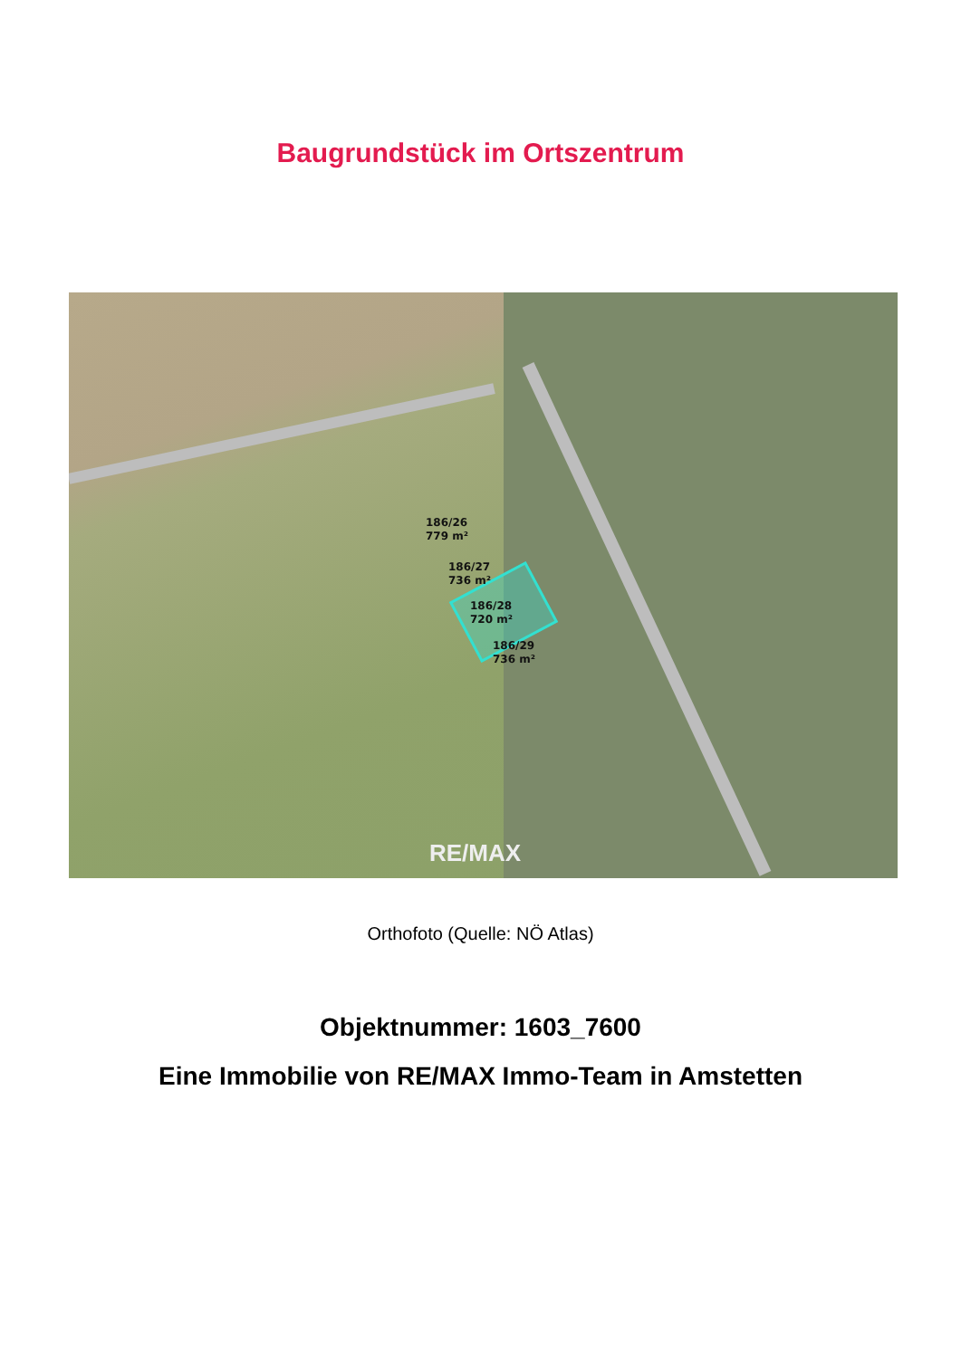Baugrundstück im Ortszentrum
186/26
779 m²
186/27
736 m²
186/28
720 m²
186/29
736 m²
RE/MAX
Orthofoto (Quelle: NÖ Atlas)
Objektnummer: 1603_7600
Eine Immobilie von RE/MAX Immo-Team in Amstetten